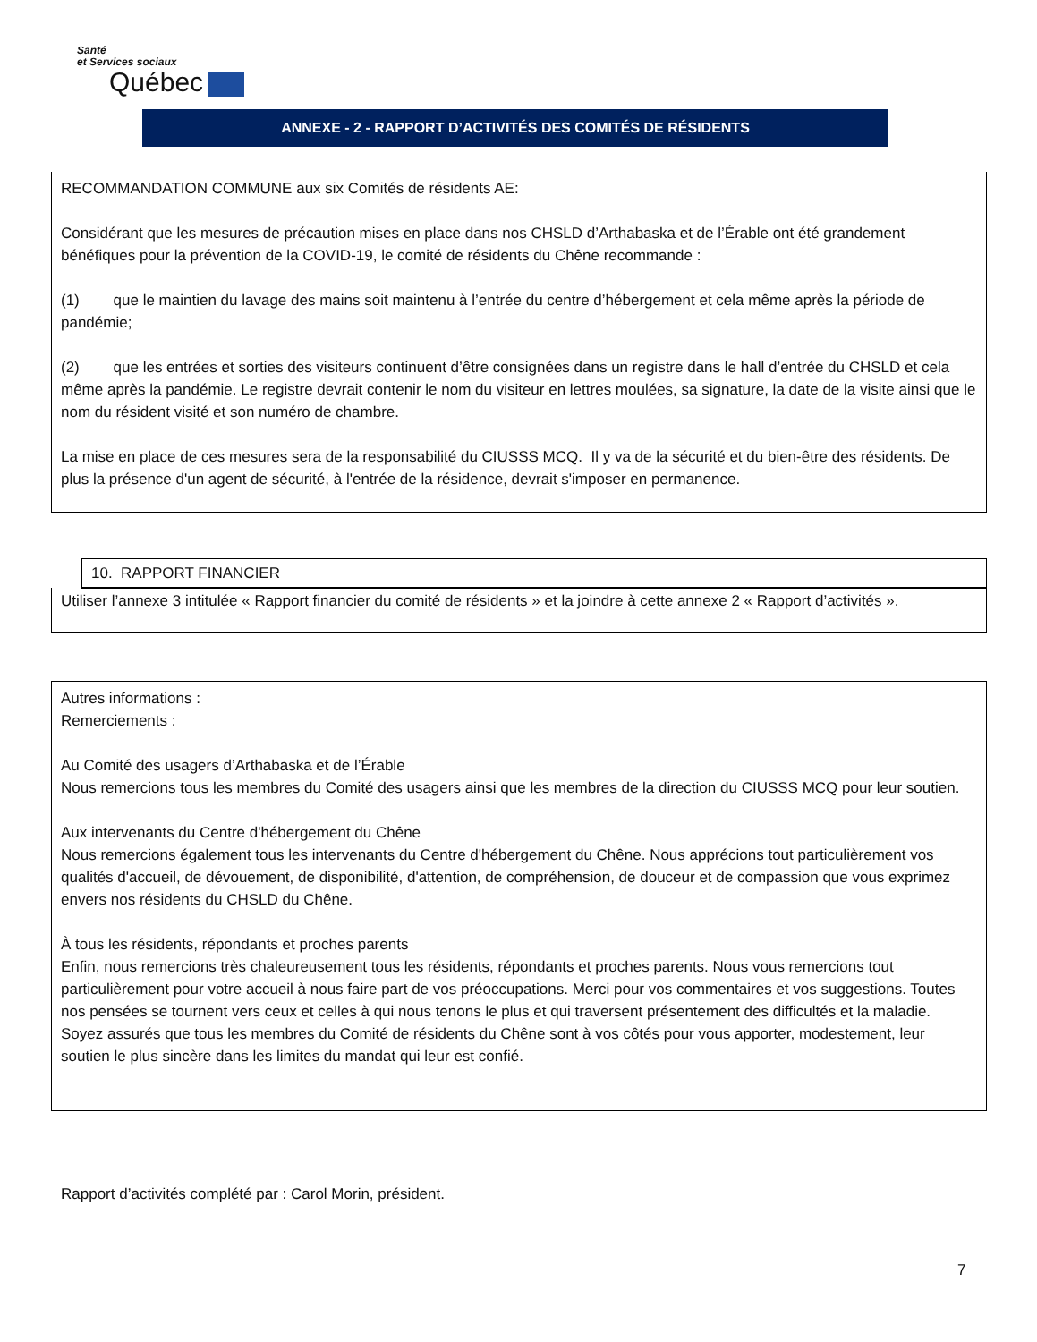Santé
et Services sociaux
Québec
ANNEXE - 2 - RAPPORT D’ACTIVITÉS DES COMITÉS DE RÉSIDENTS
RECOMMANDATION COMMUNE aux six Comités de résidents AE:
Considérant que les mesures de précaution mises en place dans nos CHSLD d’Arthabaska et de l’Érable ont été grandement bénéfiques pour la prévention de la COVID-19, le comité de résidents du Chêne recommande :
(1) que le maintien du lavage des mains soit maintenu à l’entrée du centre d’hébergement et cela même après la période de pandémie;
(2) que les entrées et sorties des visiteurs continuent d’être consignées dans un registre dans le hall d’entrée du CHSLD et cela même après la pandémie. Le registre devrait contenir le nom du visiteur en lettres moulées, sa signature, la date de la visite ainsi que le nom du résident visité et son numéro de chambre.
La mise en place de ces mesures sera de la responsabilité du CIUSSS MCQ. Il y va de la sécurité et du bien-être des résidents. De plus la présence d'un agent de sécurité, à l'entrée de la résidence, devrait s'imposer en permanence.
10. RAPPORT FINANCIER
Utiliser l’annexe 3 intitulée « Rapport financier du comité de résidents » et la joindre à cette annexe 2 « Rapport d’activités ».
Autres informations :
Remerciements :
Au Comité des usagers d’Arthabaska et de l’Érable
Nous remercions tous les membres du Comité des usagers ainsi que les membres de la direction du CIUSSS MCQ pour leur soutien.
Aux intervenants du Centre d'hébergement du Chêne
Nous remercions également tous les intervenants du Centre d'hébergement du Chêne. Nous apprécions tout particulièrement vos qualités d'accueil, de dévouement, de disponibilité, d'attention, de compréhension, de douceur et de compassion que vous exprimez envers nos résidents du CHSLD du Chêne.
À tous les résidents, répondants et proches parents
Enfin, nous remercions très chaleureusement tous les résidents, répondants et proches parents. Nous vous remercions tout particulièrement pour votre accueil à nous faire part de vos préoccupations. Merci pour vos commentaires et vos suggestions. Toutes nos pensées se tournent vers ceux et celles à qui nous tenons le plus et qui traversent présentement des difficultés et la maladie. Soyez assurés que tous les membres du Comité de résidents du Chêne sont à vos côtés pour vous apporter, modestement, leur soutien le plus sincère dans les limites du mandat qui leur est confié.
Rapport d’activités complété par : Carol Morin, président.
7